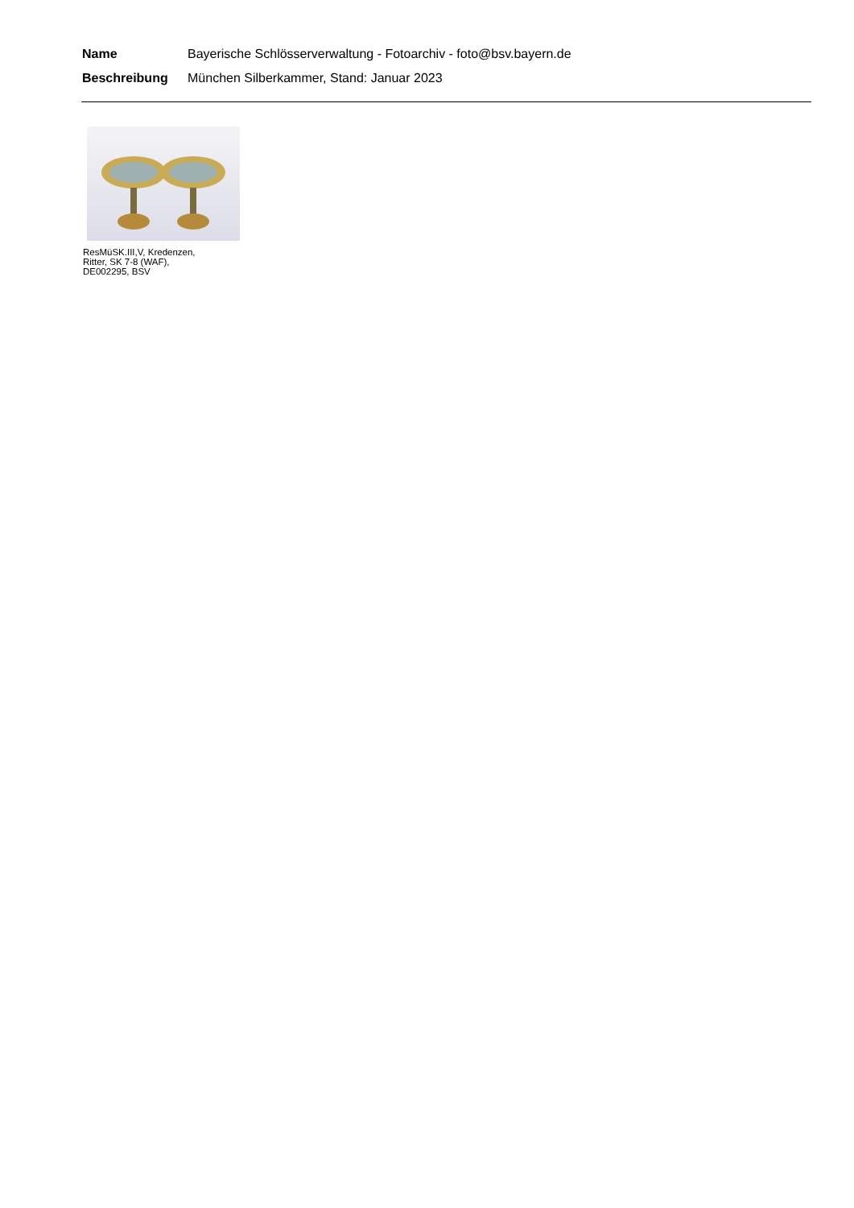Name Bayerische Schlösserverwaltung - Fotoarchiv - foto@bsv.bayern.de
Beschreibung München Silberkammer, Stand: Januar 2023
ResMüSK.III,V, Kredenzen,
Ritter, SK 7-8 (WAF),
DE002295, BSV